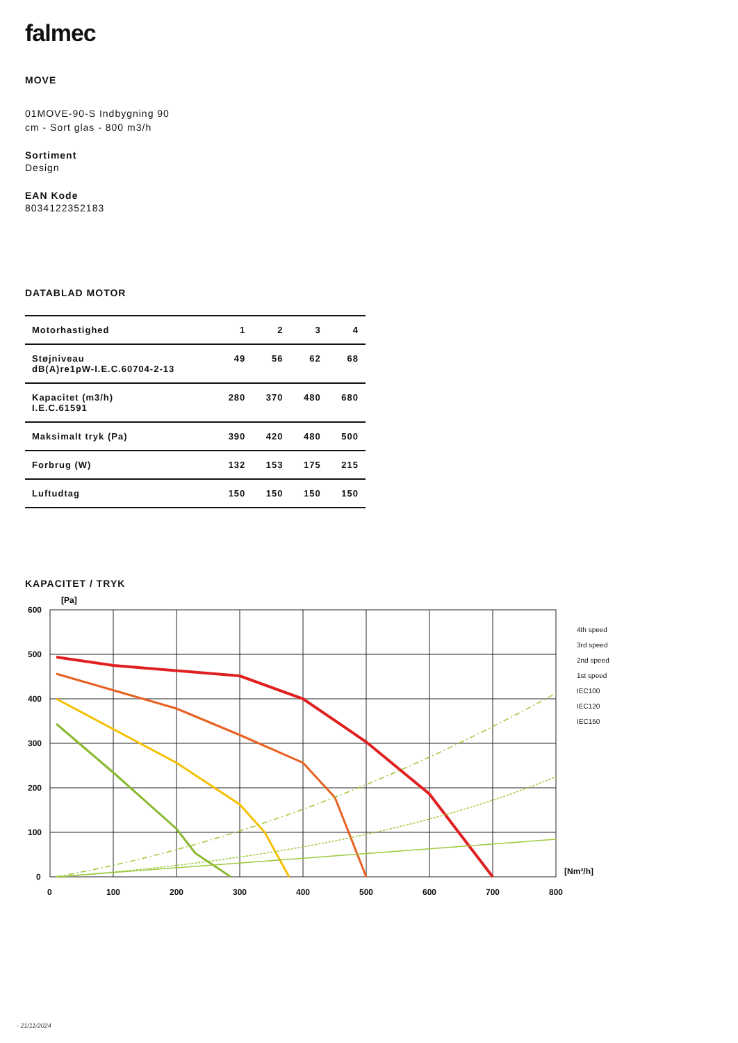falmec
MOVE
01MOVE-90-S Indbygning 90 cm - Sort glas - 800 m3/h
Sortiment
Design
EAN Kode
8034122352183
DATABLAD MOTOR
| Motorhastighed | 1 | 2 | 3 | 4 |
| --- | --- | --- | --- | --- |
| Støjniveau dB(A)re1pW-I.E.C.60704-2-13 | 49 | 56 | 62 | 68 |
| Kapacitet (m3/h) I.E.C.61591 | 280 | 370 | 480 | 680 |
| Maksimalt tryk (Pa) | 390 | 420 | 480 | 500 |
| Forbrug (W) | 132 | 153 | 175 | 215 |
| Luftudtag | 150 | 150 | 150 | 150 |
KAPACITET / TRYK
[Pa]
600
500
400
300
200
100
0
0
100
200
300
400
500
600
700
800
[Nm³/h]
4th speed
3rd speed
2nd speed
1st speed
IEC100
IEC120
IEC150
- 21/11/2024